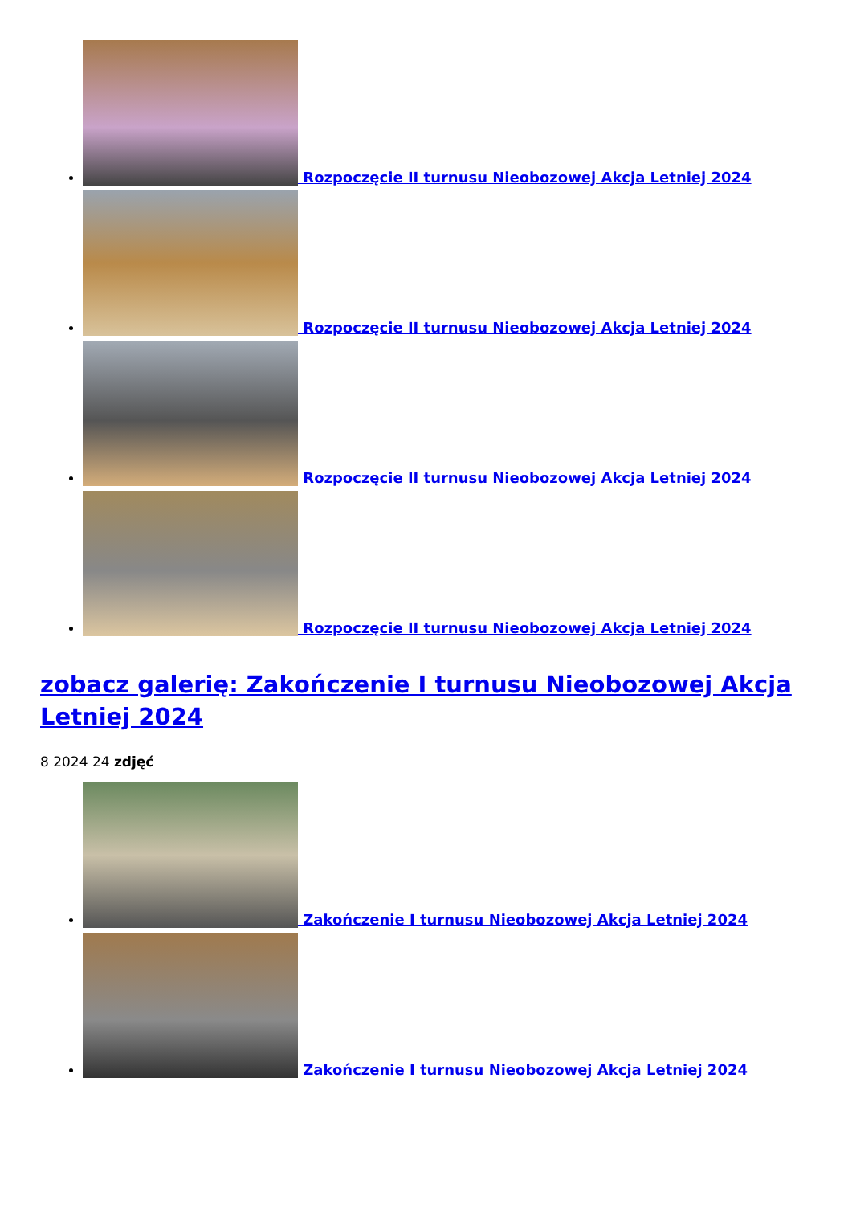Rozpoczęcie II turnusu Nieobozowej Akcja Letniej 2024
Rozpoczęcie II turnusu Nieobozowej Akcja Letniej 2024
Rozpoczęcie II turnusu Nieobozowej Akcja Letniej 2024
Rozpoczęcie II turnusu Nieobozowej Akcja Letniej 2024
zobacz galerię: Zakończenie I turnusu Nieobozowej Akcja Letniej 2024
8 2024 24 zdjęć
Zakończenie I turnusu Nieobozowej Akcja Letniej 2024
Zakończenie I turnusu Nieobozowej Akcja Letniej 2024